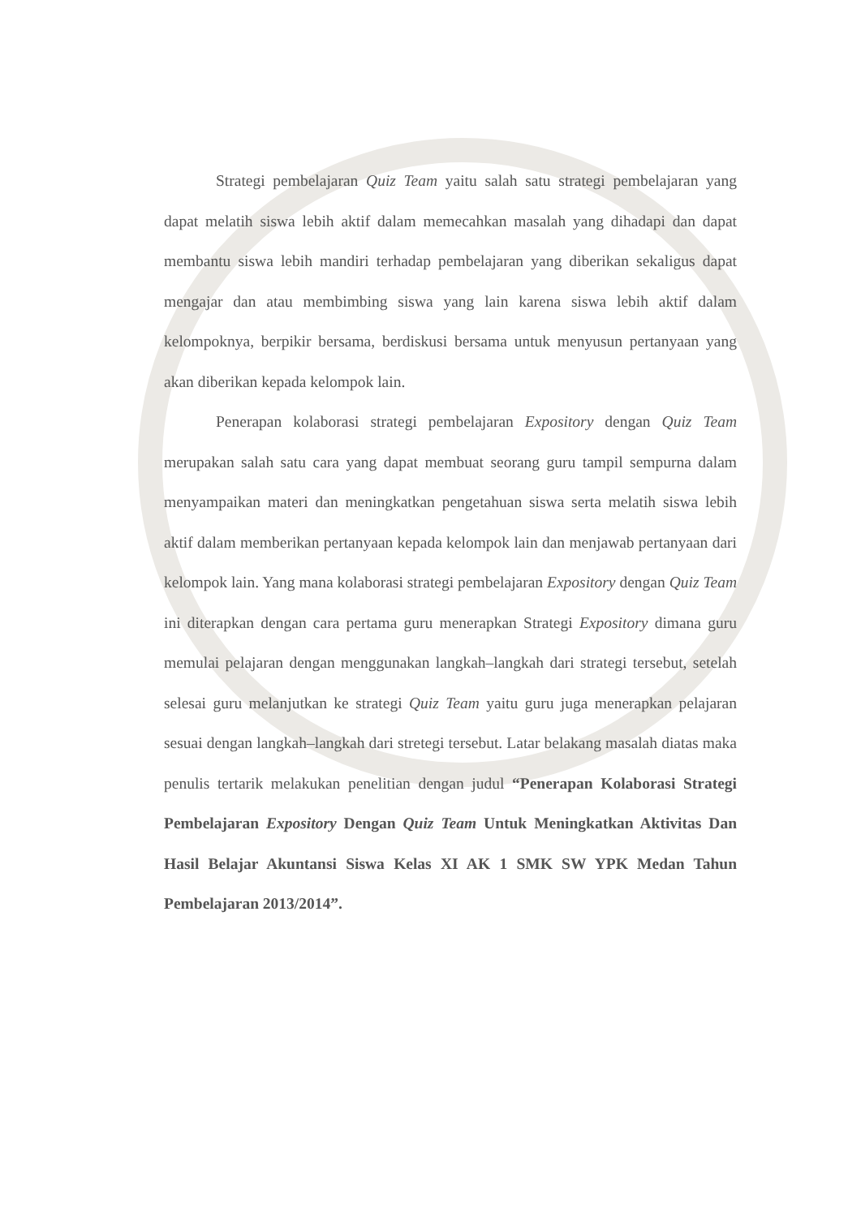Strategi pembelajaran Quiz Team yaitu salah satu strategi pembelajaran yang dapat melatih siswa lebih aktif dalam memecahkan masalah yang dihadapi dan dapat membantu siswa lebih mandiri terhadap pembelajaran yang diberikan sekaligus dapat mengajar dan atau membimbing siswa yang lain karena siswa lebih aktif dalam kelompoknya, berpikir bersama, berdiskusi bersama untuk menyusun pertanyaan yang akan diberikan kepada kelompok lain.
Penerapan kolaborasi strategi pembelajaran Expository dengan Quiz Team merupakan salah satu cara yang dapat membuat seorang guru tampil sempurna dalam menyampaikan materi dan meningkatkan pengetahuan siswa serta melatih siswa lebih aktif dalam memberikan pertanyaan kepada kelompok lain dan menjawab pertanyaan dari kelompok lain. Yang mana kolaborasi strategi pembelajaran Expository dengan Quiz Team ini diterapkan dengan cara pertama guru menerapkan Strategi Expository dimana guru memulai pelajaran dengan menggunakan langkah–langkah dari strategi tersebut, setelah selesai guru melanjutkan ke strategi Quiz Team yaitu guru juga menerapkan pelajaran sesuai dengan langkah–langkah dari stretegi tersebut. Latar belakang masalah diatas maka penulis tertarik melakukan penelitian dengan judul “Penerapan Kolaborasi Strategi Pembelajaran Expository Dengan Quiz Team Untuk Meningkatkan Aktivitas Dan Hasil Belajar Akuntansi Siswa Kelas XI AK 1 SMK SW YPK Medan Tahun Pembelajaran 2013/2014”.